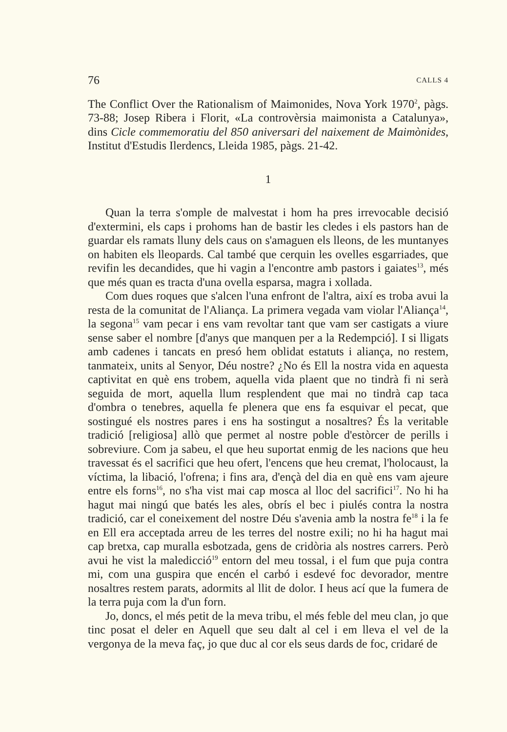76 CALLS 4
The Conflict Over the Rationalism of Maimonides, Nova York 1970<sup>2</sup>, pàgs. 73-88; Josep Ribera i Florit, «La controvèrsia maimonista a Catalunya», dins Cicle commemoratiu del 850 aniversari del naixement de Maimònides, Institut d'Estudis Ilerdencs, Lleida 1985, pàgs. 21-42.
1
Quan la terra s'omple de malvestat i hom ha pres irrevocable decisió d'extermini, els caps i prohoms han de bastir les cledes i els pastors han de guardar els ramats lluny dels caus on s'amaguen els lleons, de les muntanyes on habiten els lleopards. Cal també que cerquin les ovelles esgarriades, que revifin les decandides, que hi vagin a l'encontre amb pastors i gaiates<sup>13</sup>, més que més quan es tracta d'una ovella esparsa, magra i xollada.
Com dues roques que s'alcen l'una enfront de l'altra, així es troba avui la resta de la comunitat de l'Aliança. La primera vegada vam violar l'Aliança<sup>14</sup>, la segona<sup>15</sup> vam pecar i ens vam revoltar tant que vam ser castigats a viure sense saber el nombre [d'anys que manquen per a la Redempció]. I si lligats amb cadenes i tancats en presó hem oblidat estatuts i aliança, no restem, tanmateix, units al Senyor, Déu nostre? ¿No és Ell la nostra vida en aquesta captivitat en què ens trobem, aquella vida plaent que no tindrà fi ni serà seguida de mort, aquella llum resplendent que mai no tindrà cap taca d'ombra o tenebres, aquella fe plenera que ens fa esquivar el pecat, que sostingué els nostres pares i ens ha sostingut a nosaltres? És la veritable tradició [religiosa] allò que permet al nostre poble d'estòrcer de perills i sobreviure. Com ja sabeu, el que heu suportat enmig de les nacions que heu travessat és el sacrifici que heu ofert, l'encens que heu cremat, l'holocaust, la víctima, la libació, l'ofrena; i fins ara, d'ençà del dia en què ens vam ajeure entre els forns<sup>16</sup>, no s'ha vist mai cap mosca al lloc del sacrifici<sup>17</sup>. No hi ha hagut mai ningú que batés les ales, obrís el bec i piulés contra la nostra tradició, car el coneixement del nostre Déu s'avenia amb la nostra fe<sup>18</sup> i la fe en Ell era acceptada arreu de les terres del nostre exili; no hi ha hagut mai cap bretxa, cap muralla esbotzada, gens de cridòria als nostres carrers. Però avui he vist la maledicció<sup>19</sup> entorn del meu tossal, i el fum que puja contra mi, com una guspira que encén el carbó i esdevé foc devorador, mentre nosaltres restem parats, adormits al llit de dolor. I heus ací que la fumera de la terra puja com la d'un forn.
Jo, doncs, el més petit de la meva tribu, el més feble del meu clan, jo que tinc posat el deler en Aquell que seu dalt al cel i em lleva el vel de la vergonya de la meva faç, jo que duc al cor els seus dards de foc, cridaré de